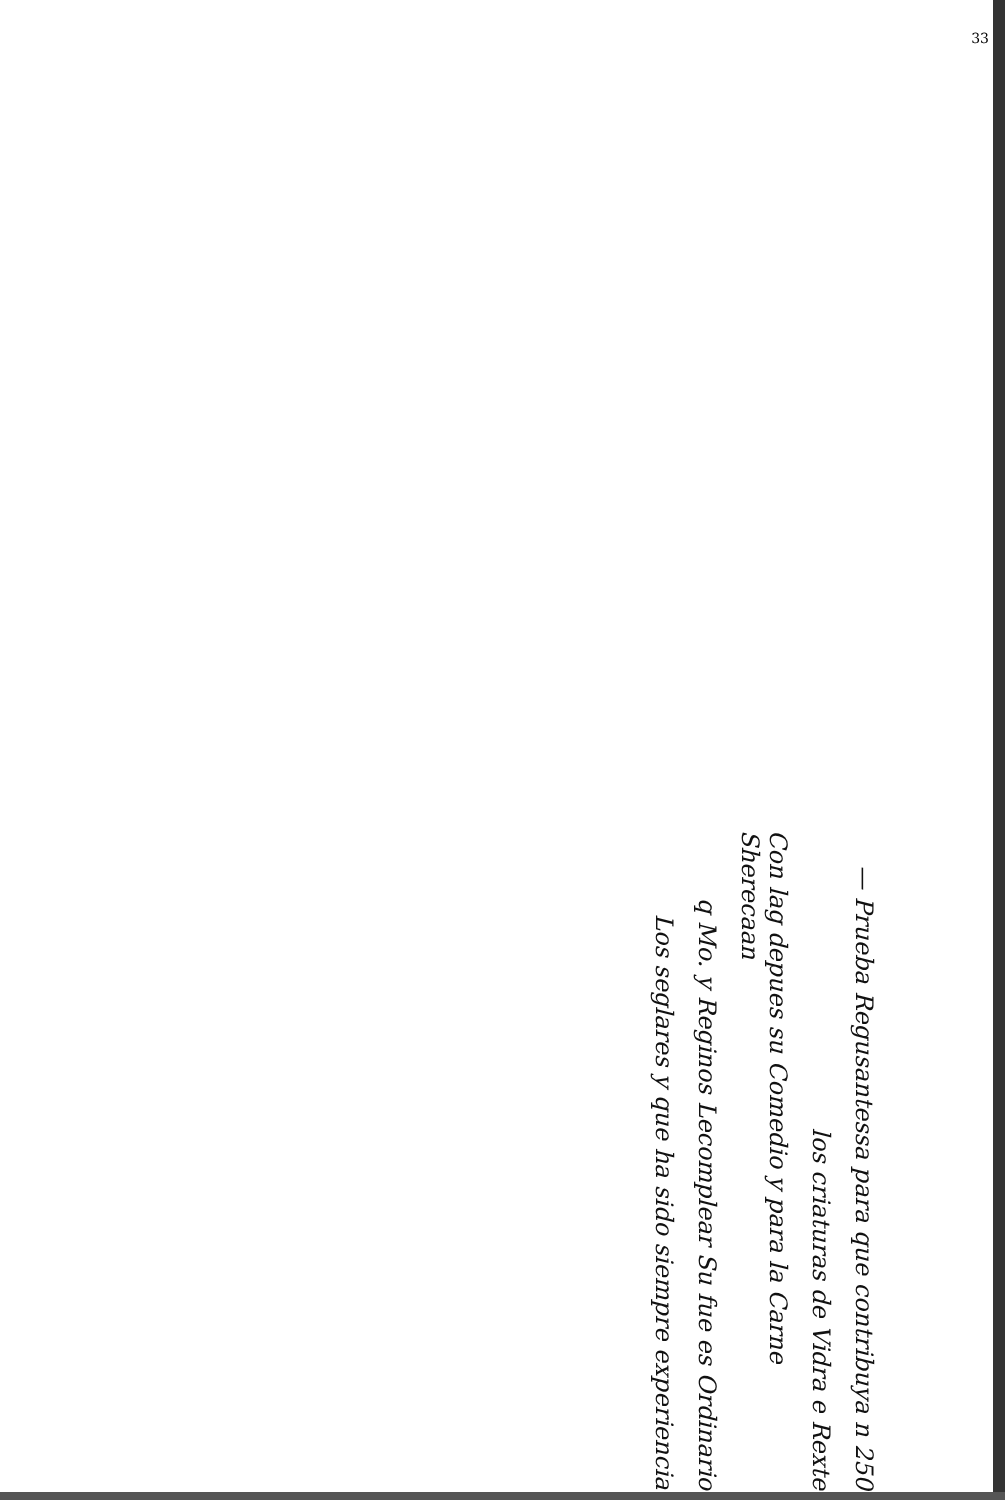33
Los seglares y que ha sido siempre experiencia
q Mo. y Reginos Lecomplear Su fue es Ordinario
Con lag depues su Comedio y para la Carne Sherecaan
los criaturas de Vidra e Rexte
— Prueba Regusantessa para que contribuya n 250